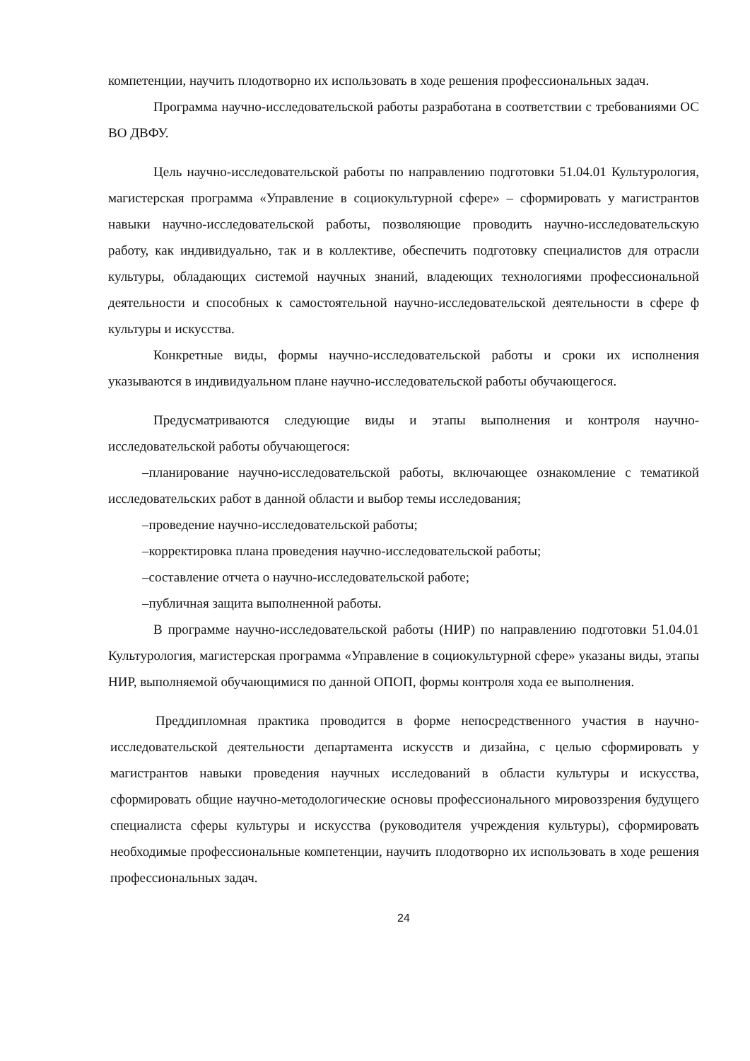компетенции, научить плодотворно их использовать в ходе решения профессиональных задач.
Программа научно-исследовательской работы разработана в соответствии с требованиями ОС ВО ДВФУ.
Цель научно-исследовательской работы по направлению подготовки 51.04.01 Культурология, магистерская программа «Управление в социокультурной сфере» – сформировать у магистрантов навыки научно-исследовательской работы, позволяющие проводить научно-исследовательскую работу, как индивидуально, так и в коллективе, обеспечить подготовку специалистов для отрасли культуры, обладающих системой научных знаний, владеющих технологиями профессиональной деятельности и способных к самостоятельной научно-исследовательской деятельности в сфере ф культуры и искусства.
Конкретные виды, формы научно-исследовательской работы и сроки их исполнения указываются в индивидуальном плане научно-исследовательской работы обучающегося.
Предусматриваются следующие виды и этапы выполнения и контроля научно-исследовательской работы обучающегося:
–планирование научно-исследовательской работы, включающее ознакомление с тематикой исследовательских работ в данной области и выбор темы исследования;
–проведение научно-исследовательской работы;
–корректировка плана проведения научно-исследовательской работы;
–составление отчета о научно-исследовательской работе;
–публичная защита выполненной работы.
В программе научно-исследовательской работы (НИР) по направлению подготовки 51.04.01 Культурология, магистерская программа «Управление в социокультурной сфере» указаны виды, этапы НИР, выполняемой обучающимися по данной ОПОП, формы контроля хода ее выполнения.
Преддипломная практика проводится в форме непосредственного участия в научно-исследовательской деятельности департамента искусств и дизайна, с целью сформировать у магистрантов навыки проведения научных исследований в области культуры и искусства, сформировать общие научно-методологические основы профессионального мировоззрения будущего специалиста сферы культуры и искусства (руководителя учреждения культуры), сформировать необходимые профессиональные компетенции, научить плодотворно их использовать в ходе решения профессиональных задач.
24